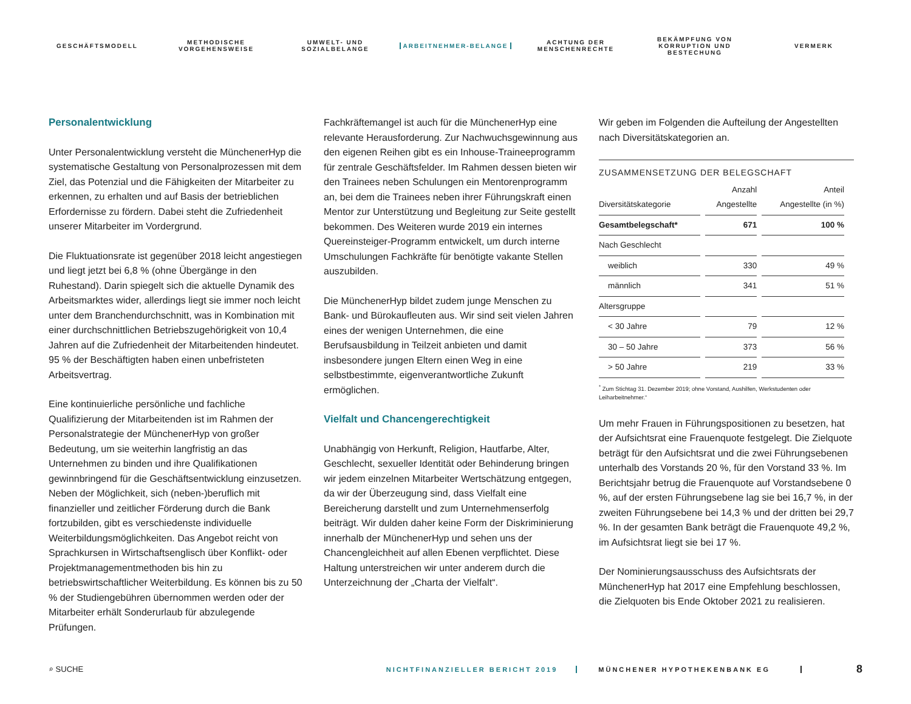GESCHÄFTSMODELL
METHODISCHE VORGEHENSWEISE
UMWELT- UND SOZIALBELANGE
ARBEITNEHMER-BELANGE
ACHTUNG DER MENSCHENRECHTE
BEKÄMPFUNG VON KORRUPTION UND BESTECHUNG
VERMERK
Personalentwicklung
Unter Personalentwicklung versteht die MünchenerHyp die systematische Gestaltung von Personalprozessen mit dem Ziel, das Potenzial und die Fähigkeiten der Mitarbeiter zu erkennen, zu erhalten und auf Basis der betrieblichen Erfordernisse zu fördern. Dabei steht die Zufriedenheit unserer Mitarbeiter im Vordergrund.
Die Fluktuationsrate ist gegenüber 2018 leicht angestiegen und liegt jetzt bei 6,8 % (ohne Übergänge in den Ruhestand). Darin spiegelt sich die aktuelle Dynamik des Arbeitsmarktes wider, allerdings liegt sie immer noch leicht unter dem Branchendurchschnitt, was in Kombination mit einer durchschnittlichen Betriebszugehörigkeit von 10,4 Jahren auf die Zufriedenheit der Mitarbeitenden hindeutet. 95 % der Beschäftigten haben einen unbefristeten Arbeitsvertrag.
Eine kontinuierliche persönliche und fachliche Qualifizierung der Mitarbeitenden ist im Rahmen der Personalstrategie der MünchenerHyp von großer Bedeutung, um sie weiterhin langfristig an das Unternehmen zu binden und ihre Qualifikationen gewinnbringend für die Geschäftsentwicklung einzusetzen. Neben der Möglichkeit, sich (neben-)beruflich mit finanzieller und zeitlicher Förderung durch die Bank fortzubilden, gibt es verschiedenste individuelle Weiterbildungsmöglichkeiten. Das Angebot reicht von Sprachkursen in Wirtschaftsenglisch über Konflikt- oder Projektmanagementmethoden bis hin zu betriebswirtschaftlicher Weiterbildung. Es können bis zu 50 % der Studiengebühren übernommen werden oder der Mitarbeiter erhält Sonderurlaub für abzulegende Prüfungen.
Fachkräftemangel ist auch für die MünchenerHyp eine relevante Herausforderung. Zur Nachwuchsgewinnung aus den eigenen Reihen gibt es ein Inhouse-Traineeprogramm für zentrale Geschäftsfelder. Im Rahmen dessen bieten wir den Trainees neben Schulungen ein Mentorenprogramm an, bei dem die Trainees neben ihrer Führungskraft einen Mentor zur Unterstützung und Begleitung zur Seite gestellt bekommen. Des Weiteren wurde 2019 ein internes Quereinsteiger-Programm entwickelt, um durch interne Umschulungen Fachkräfte für benötigte vakante Stellen auszubilden.
Die MünchenerHyp bildet zudem junge Menschen zu Bank- und Bürokaufleuten aus. Wir sind seit vielen Jahren eines der wenigen Unternehmen, die eine Berufsausbildung in Teilzeit anbieten und damit insbesondere jungen Eltern einen Weg in eine selbstbestimmte, eigenverantwortliche Zukunft ermöglichen.
Vielfalt und Chancengerechtigkeit
Unabhängig von Herkunft, Religion, Hautfarbe, Alter, Geschlecht, sexueller Identität oder Behinderung bringen wir jedem einzelnen Mitarbeiter Wertschätzung entgegen, da wir der Überzeugung sind, dass Vielfalt eine Bereicherung darstellt und zum Unternehmenserfolg beiträgt. Wir dulden daher keine Form der Diskriminierung innerhalb der MünchenerHyp und sehen uns der Chancengleichheit auf allen Ebenen verpflichtet. Diese Haltung unterstreichen wir unter anderem durch die Unterzeichnung der „Charta der Vielfalt“.
Wir geben im Folgenden die Aufteilung der Angestellten nach Diversitätskategorien an.
ZUSAMMENSETZUNG DER BELEGSCHAFT
| Diversitätskategorie | Anzahl Angestellte | Anteil Angestellte (in %) |
| --- | --- | --- |
| Gesamtbelegschaft* | 671 | 100 % |
| Nach Geschlecht | | |
| weiblich | 330 | 49 % |
| männlich | 341 | 51 % |
| Altersgruppe | | |
| < 30 Jahre | 79 | 12 % |
| 30 – 50 Jahre | 373 | 56 % |
| > 50 Jahre | 219 | 33 % |
<sup>*</sup> Zum Stichtag 31. Dezember 2019; ohne Vorstand, Aushilfen, Werkstudenten oder Leiharbeitnehmer.“
Um mehr Frauen in Führungspositionen zu besetzen, hat der Aufsichtsrat eine Frauenquote festgelegt. Die Zielquote beträgt für den Aufsichtsrat und die zwei Führungsebenen unterhalb des Vorstands 20 %, für den Vorstand 33 %. Im Berichtsjahr betrug die Frauenquote auf Vorstandsebene 0 %, auf der ersten Führungsebene lag sie bei 16,7 %, in der zweiten Führungsebene bei 14,3 % und der dritten bei 29,7 %. In der gesamten Bank beträgt die Frauenquote 49,2 %, im Aufsichtsrat liegt sie bei 17 %.
Der Nominierungsausschuss des Aufsichtsrats der MünchenerHyp hat 2017 eine Empfehlung beschlossen, die Zielquoten bis Ende Oktober 2021 zu realisieren.
⌕ SUCHE NICHTFINANZIELLER BERICHT 2019 MÜNCHENER HYPOTHEKENBANK EG 8